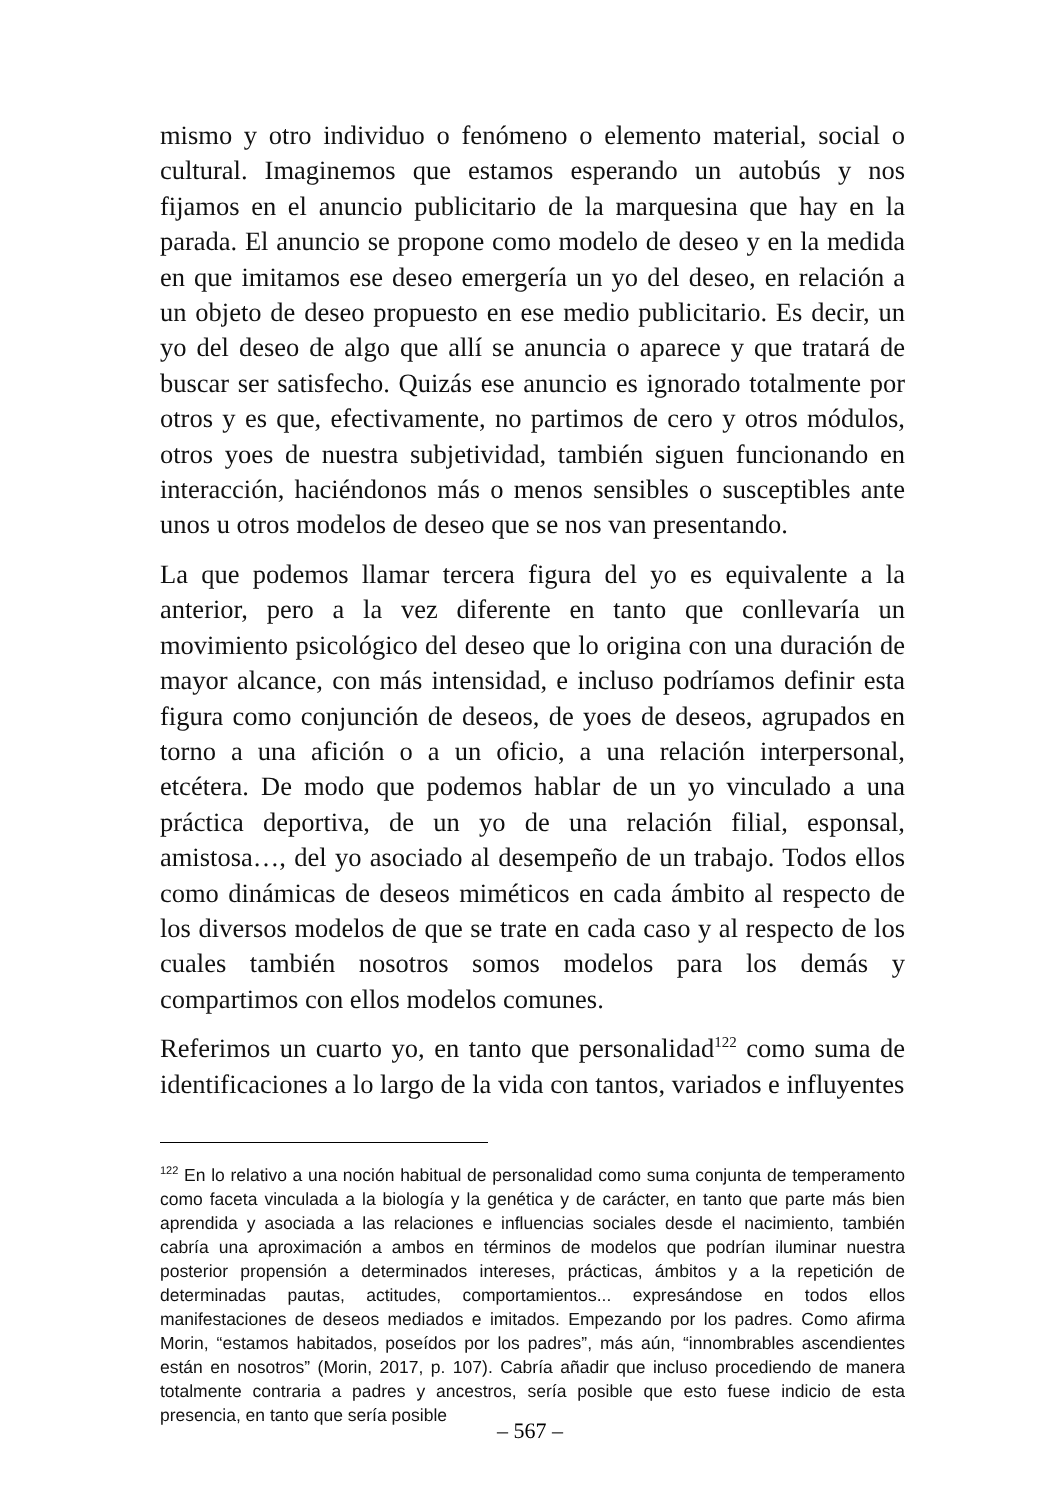mismo y otro individuo o fenómeno o elemento material, social o cultural. Imaginemos que estamos esperando un autobús y nos fijamos en el anuncio publicitario de la marquesina que hay en la parada. El anuncio se propone como modelo de deseo y en la medida en que imitamos ese deseo emergería un yo del deseo, en relación a un objeto de deseo propuesto en ese medio publicitario. Es decir, un yo del deseo de algo que allí se anuncia o aparece y que tratará de buscar ser satisfecho. Quizás ese anuncio es ignorado totalmente por otros y es que, efectivamente, no partimos de cero y otros módulos, otros yoes de nuestra subjetividad, también siguen funcionando en interacción, haciéndonos más o menos sensibles o susceptibles ante unos u otros modelos de deseo que se nos van presentando.
La que podemos llamar tercera figura del yo es equivalente a la anterior, pero a la vez diferente en tanto que conllevaría un movimiento psicológico del deseo que lo origina con una duración de mayor alcance, con más intensidad, e incluso podríamos definir esta figura como conjunción de deseos, de yoes de deseos, agrupados en torno a una afición o a un oficio, a una relación interpersonal, etcétera. De modo que podemos hablar de un yo vinculado a una práctica deportiva, de un yo de una relación filial, esponsal, amistosa…, del yo asociado al desempeño de un trabajo. Todos ellos como dinámicas de deseos miméticos en cada ámbito al respecto de los diversos modelos de que se trate en cada caso y al respecto de los cuales también nosotros somos modelos para los demás y compartimos con ellos modelos comunes.
Referimos un cuarto yo, en tanto que personalidad<sup>122</sup> como suma de identificaciones a lo largo de la vida con tantos, variados e influyentes
<sup>122</sup> En lo relativo a una noción habitual de personalidad como suma conjunta de temperamento como faceta vinculada a la biología y la genética y de carácter, en tanto que parte más bien aprendida y asociada a las relaciones e influencias sociales desde el nacimiento, también cabría una aproximación a ambos en términos de modelos que podrían iluminar nuestra posterior propensión a determinados intereses, prácticas, ámbitos y a la repetición de determinadas pautas, actitudes, comportamientos... expresándose en todos ellos manifestaciones de deseos mediados e imitados. Empezando por los padres. Como afirma Morin, “estamos habitados, poseídos por los padres”, más aún, “innombrables ascendientes están en nosotros” (Morin, 2017, p. 107). Cabría añadir que incluso procediendo de manera totalmente contraria a padres y ancestros, sería posible que esto fuese indicio de esta presencia, en tanto que sería posible
– 567 –